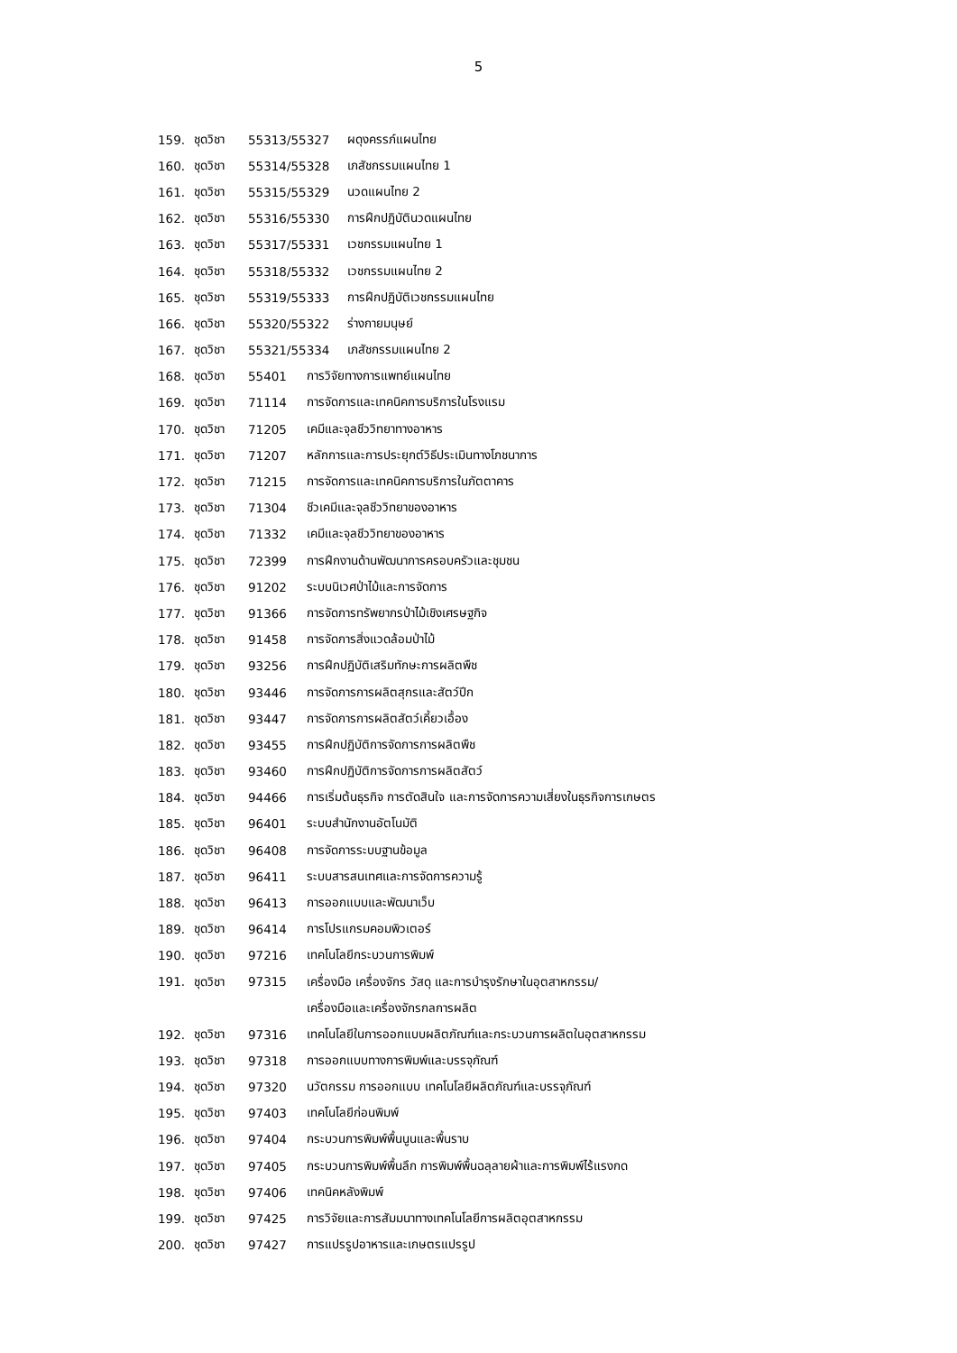5
159. ชุดวิชา 55313/55327 ผดุงครรภ์แผนไทย
160. ชุดวิชา 55314/55328 เภสัชกรรมแผนไทย 1
161. ชุดวิชา 55315/55329 นวดแผนไทย 2
162. ชุดวิชา 55316/55330 การฝึกปฏิบัตินวดแผนไทย
163. ชุดวิชา 55317/55331 เวชกรรมแผนไทย 1
164. ชุดวิชา 55318/55332 เวชกรรมแผนไทย 2
165. ชุดวิชา 55319/55333 การฝึกปฏิบัติเวชกรรมแผนไทย
166. ชุดวิชา 55320/55322 ร่างกายมนุษย์
167. ชุดวิชา 55321/55334 เภสัชกรรมแผนไทย 2
168. ชุดวิชา 55401 การวิจัยทางการแพทย์แผนไทย
169. ชุดวิชา 71114 การจัดการและเทคนิคการบริการในโรงแรม
170. ชุดวิชา 71205 เคมีและจุลชีววิทยาทางอาหาร
171. ชุดวิชา 71207 หลักการและการประยุกต์วิธีประเมินทางโภชนาการ
172. ชุดวิชา 71215 การจัดการและเทคนิคการบริการในภัตตาคาร
173. ชุดวิชา 71304 ชีวเคมีและจุลชีววิทยาของอาหาร
174. ชุดวิชา 71332 เคมีและจุลชีววิทยาของอาหาร
175. ชุดวิชา 72399 การฝึกงานด้านพัฒนาการครอบครัวและชุมชน
176. ชุดวิชา 91202 ระบบนิเวศป่าไม้และการจัดการ
177. ชุดวิชา 91366 การจัดการทรัพยากรป่าไม้เชิงเศรษฐกิจ
178. ชุดวิชา 91458 การจัดการสิ่งแวดล้อมป่าไม้
179. ชุดวิชา 93256 การฝึกปฏิบัติเสริมทักษะการผลิตพืช
180. ชุดวิชา 93446 การจัดการการผลิตสุกรและสัตว์ปีก
181. ชุดวิชา 93447 การจัดการการผลิตสัตว์เคี้ยวเอื้อง
182. ชุดวิชา 93455 การฝึกปฏิบัติการจัดการการผลิตพืช
183. ชุดวิชา 93460 การฝึกปฏิบัติการจัดการการผลิตสัตว์
184. ชุดวิชา 94466 การเริ่มต้นธุรกิจ การตัดสินใจ และการจัดการความเสี่ยงในธุรกิจการเกษตร
185. ชุดวิชา 96401 ระบบสำนักงานอัตโนมัติ
186. ชุดวิชา 96408 การจัดการระบบฐานข้อมูล
187. ชุดวิชา 96411 ระบบสารสนเทศและการจัดการความรู้
188. ชุดวิชา 96413 การออกแบบและพัฒนาเว็บ
189. ชุดวิชา 96414 การโปรแกรมคอมพิวเตอร์
190. ชุดวิชา 97216 เทคโนโลยีกระบวนการพิมพ์
191. ชุดวิชา 97315 เครื่องมือ เครื่องจักร วัสดุ และการบำรุงรักษาในอุตสาหกรรม/
เครื่องมือและเครื่องจักรกลการผลิต
192. ชุดวิชา 97316 เทคโนโลยีในการออกแบบผลิตภัณฑ์และกระบวนการผลิตในอุตสาหกรรม
193. ชุดวิชา 97318 การออกแบบทางการพิมพ์และบรรจุภัณฑ์
194. ชุดวิชา 97320 นวัตกรรม การออกแบบ เทคโนโลยีผลิตภัณฑ์และบรรจุภัณฑ์
195. ชุดวิชา 97403 เทคโนโลยีก่อนพิมพ์
196. ชุดวิชา 97404 กระบวนการพิมพ์พื้นนูนและพื้นราบ
197. ชุดวิชา 97405 กระบวนการพิมพ์พื้นลึก การพิมพ์พื้นฉลุลายผ้าและการพิมพ์ไร้แรงกด
198. ชุดวิชา 97406 เทคนิคหลังพิมพ์
199. ชุดวิชา 97425 การวิจัยและการสัมมนาทางเทคโนโลยีการผลิตอุตสาหกรรม
200. ชุดวิชา 97427 การแปรรูปอาหารและเกษตรแปรรูป